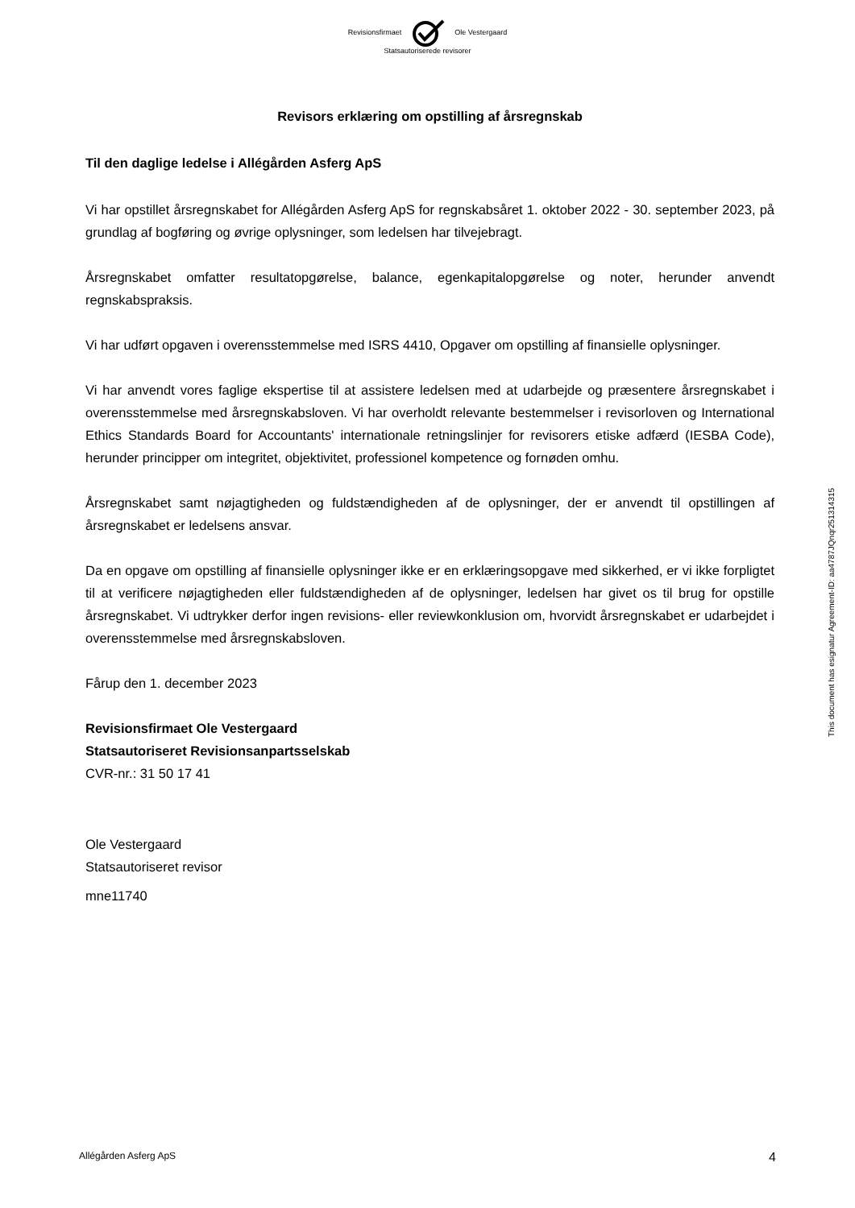Revisionsfirmaet Ole Vestergaard
Statsautoriserede revisorer
Revisors erklæring om opstilling af årsregnskab
Til den daglige ledelse i Allégården Asferg ApS
Vi har opstillet årsregnskabet for Allégården Asferg ApS for regnskabsåret 1. oktober 2022 - 30. september 2023, på grundlag af bogføring og øvrige oplysninger, som ledelsen har tilvejebragt.
Årsregnskabet omfatter resultatopgørelse, balance, egenkapitalopgørelse og noter, herunder anvendt regnskabspraksis.
Vi har udført opgaven i overensstemmelse med ISRS 4410, Opgaver om opstilling af finansielle oplysninger.
Vi har anvendt vores faglige ekspertise til at assistere ledelsen med at udarbejde og præsentere årsregnskabet i overensstemmelse med årsregnskabsloven. Vi har overholdt relevante bestemmelser i revisorloven og International Ethics Standards Board for Accountants' internationale retningslinjer for revisorers etiske adfærd (IESBA Code), herunder principper om integritet, objektivitet, professionel kompetence og fornøden omhu.
Årsregnskabet samt nøjagtigheden og fuldstændigheden af de oplysninger, der er anvendt til opstillingen af årsregnskabet er ledelsens ansvar.
Da en opgave om opstilling af finansielle oplysninger ikke er en erklæringsopgave med sikkerhed, er vi ikke forpligtet til at verificere nøjagtigheden eller fuldstændigheden af de oplysninger, ledelsen har givet os til brug for opstille årsregnskabet. Vi udtrykker derfor ingen revisions- eller reviewkonklusion om, hvorvidt årsregnskabet er udarbejdet i overensstemmelse med årsregnskabsloven.
Fårup den 1. december 2023
Revisionsfirmaet Ole Vestergaard
Statsautoriseret Revisionsanpartsselskab
CVR-nr.: 31 50 17 41
Ole Vestergaard
Statsautoriseret revisor
mne11740
This document has esignatur Agreement-ID: aa4787JQnqr251314315
Allégården Asferg ApS 4